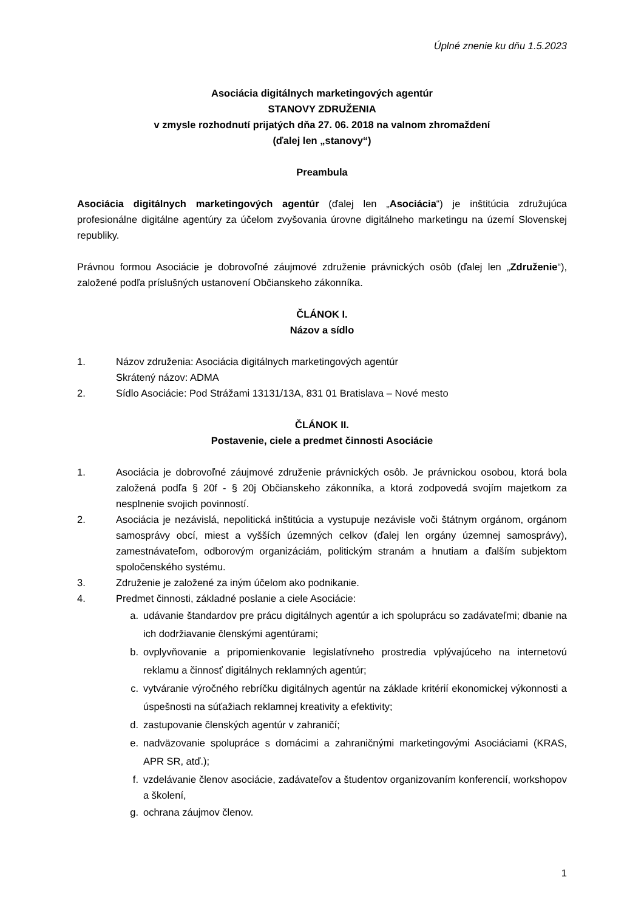Úplné znenie ku dňu 1.5.2023
Asociácia digitálnych marketingových agentúr
STANOVY ZDRUŽENIA
v zmysle rozhodnutí prijatých dňa 27. 06. 2018 na valnom zhromaždení
(ďalej len „stanovy“)
Preambula
Asociácia digitálnych marketingových agentúr (ďalej len „Asociácia“) je inštitúcia združujúca profesionálne digitálne agentúry za účelom zvyšovania úrovne digitálneho marketingu na území Slovenskej republiky.
Právnou formou Asociácie je dobrovoľné záujmové združenie právnických osôb (ďalej len „Združenie“), založené podľa príslušných ustanovení Občianskeho zákonníka.
ČLÁNOK I.
Názov a sídlo
1. Názov združenia: Asociácia digitálnych marketingových agentúr
Skrátený názov: ADMA
2. Sídlo Asociácie: Pod Strážami 13131/13A, 831 01 Bratislava – Nové mesto
ČLÁNOK II.
Postavenie, ciele a predmet činnosti Asociácie
1. Asociácia je dobrovoľné záujmové združenie právnických osôb. Je právnickou osobou, ktorá bola založená podľa § 20f - § 20j Občianskeho zákonníka, a ktorá zodpovedá svojím majetkom za nesplnenie svojich povinností.
2. Asociácia je nezávislá, nepolitická inštitúcia a vystupuje nezávisle voči štátnym orgánom, orgánom samosprávy obcí, miest a vyšších územných celkov (ďalej len orgány územnej samosprávy), zamestnávateľom, odborovým organizáciám, politickým stranám a hnutiam a ďalším subjektom spoločenského systému.
3. Združenie je založené za iným účelom ako podnikanie.
4. Predmet činnosti, základné poslanie a ciele Asociácie:
a. udávanie štandardov pre prácu digitálnych agentúr a ich spoluprácu so zadávateľmi; dbanie na ich dodržiavanie členskými agentúrami;
b. ovplyvňovanie a pripomienkovanie legislatívneho prostredia vplývajúceho na internetovú reklamu a činnosť digitálnych reklamných agentúr;
c. vytváranie výročného rebríčku digitálnych agentúr na základe kritérií ekonomickej výkonnosti a úspešnosti na súťažiach reklamnej kreativity a efektivity;
d. zastupovanie členských agentúr v zahraničí;
e. nadväzovanie spolupráce s domácimi a zahraničnými marketingovými Asociáciami (KRAS, APR SR, atď.);
f. vzdelávanie členov asociácie, zadávateľov a študentov organizovaním konferencií, workshopov a školení,
g. ochrana záujmov členov.
1